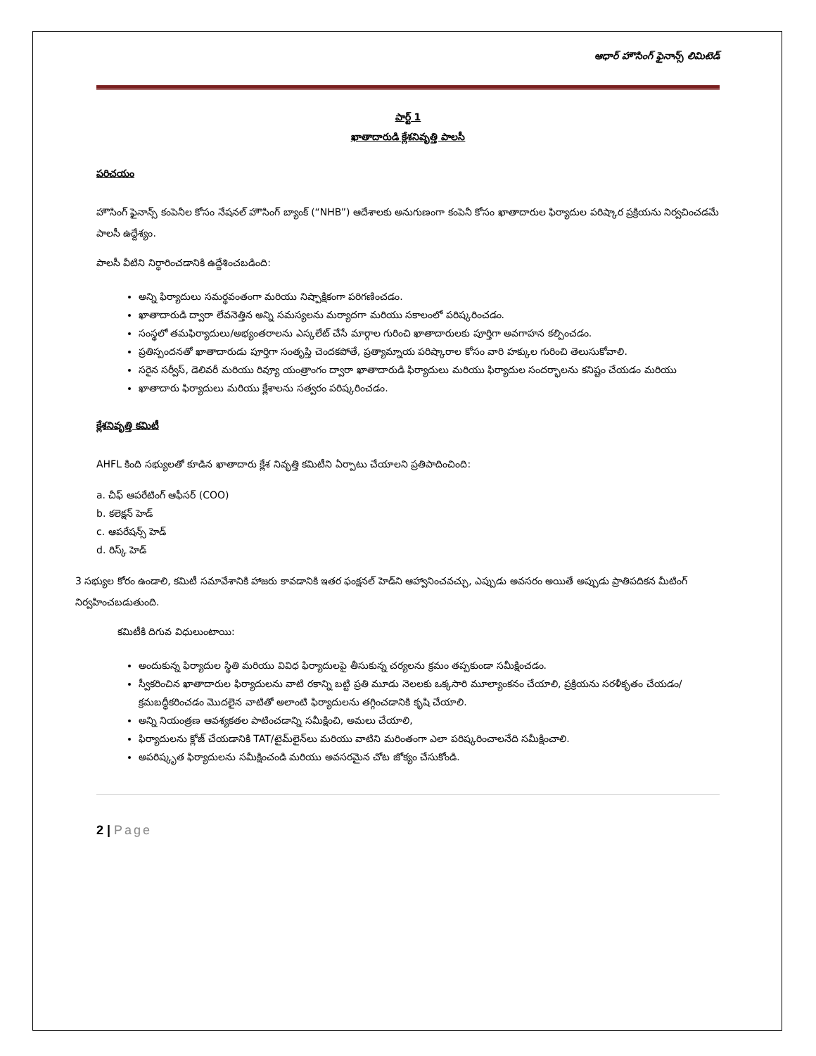ఆధార్ హౌసింగ్ ఫైనాన్స్ లిమిటెడ్
పార్ట్ 1
ఖాతాదారుడి క్లేశనివృత్తి పాలసీ
పరిచయం
హౌసింగ్ ఫైనాన్స్ కంపెనీల కోసం నేషనల్ హౌసింగ్ బ్యాంక్ (“NHB”) ఆదేశాలకు అనుగుణంగా కంపెనీ కోసం ఖాతాదారుల ఫిర్యాదుల పరిష్కార ప్రక్రియను నిర్వచించడమే పాలసీ ఉద్దేశ్యం.
పాలసీ వీటిని నిర్ధారించడానికి ఉద్దేశించబడింది:
అన్ని ఫిర్యాదులు సమర్థవంతంగా మరియు నిష్పాక్షికంగా పరిగణించడం.
ఖాతాదారుడి ద్వారా లేవనెత్తిన అన్ని సమస్యలను మర్యాదగా మరియు సకాలంలో పరిష్కరించడం.
సంస్థలో తమఫిర్యాదులు/అభ్యంతరాలను ఎస్కలేట్ చేసే మార్గాల గురించి ఖాతాదారులకు పూర్తిగా అవగాహన కల్పించడం.
ప్రతిస్పందనతో ఖాతాదారుడు పూర్తిగా సంతృప్తి చెందకపోతే, ప్రత్యామ్నాయ పరిష్కారాల కోసం వారి హక్కుల గురించి తెలుసుకోవాలి.
సరైన సర్వీస్, డెలివరీ మరియు రివ్యూ యంత్రాంగం ద్వారా ఖాతాదారుడి ఫిర్యాదులు మరియు ఫిర్యాదుల సందర్భాలను కనిష్టం చేయడం మరియు
ఖాతాదారు ఫిర్యాదులు మరియు క్లేశాలను సత్వరం పరిష్కరించడం.
క్లేశనివృత్తి కమిటీ
AHFL కింది సభ్యులతో కూడిన ఖాతాదారు క్లేశ నివృత్తి కమిటీని ఏర్పాటు చేయాలని ప్రతిపాదించింది:
a. చీఫ్ ఆపరేటింగ్ ఆఫీసర్ (COO)
b. కలెక్షన్ హెడ్
c. ఆపరేషన్స్ హెడ్
d. రిస్క్ హెడ్
3 సభ్యుల కోరం ఉండాలి, కమిటీ సమావేశానికి హాజరు కావడానికి ఇతర ఫంక్షనల్ హెడ్‌ని ఆహ్వానించవచ్చు, ఎప్పుడు అవసరం అయితే అప్పుడు ప్రాతిపదికన మీటింగ్ నిర్వహించబడుతుంది.
కమిటీకి దిగువ విధులుంటాయి:
అందుకున్న ఫిర్యాదుల స్థితి మరియు వివిధ ఫిర్యాదులపై తీసుకున్న చర్యలను క్రమం తప్పకుండా సమీక్షించడం.
స్వీకరించిన ఖాతాదారుల ఫిర్యాదులను వాటి రకాన్ని బట్టి ప్రతి మూడు నెలలకు ఒక్కసారి మూల్యాంకనం చేయాలి, ప్రక్రియను సరళీకృతం చేయడం/క్రమబద్ధీకరించడం మొదలైన వాటితో అలాంటి ఫిర్యాదులను తగ్గించడానికి కృషి చేయాలి.
అన్ని నియంత్రణ ఆవశ్యకతల పాటించడాన్ని సమీక్షించి, అమలు చేయాలి,
ఫిర్యాదులను క్లోజ్ చేయడానికి TAT/టైమ్‌లైన్‌లు మరియు వాటిని మరింతంగా ఎలా పరిష్కరించాలనేది సమీక్షించాలి.
అపరిష్కృత ఫిర్యాదులను సమీక్షించండి మరియు అవసరమైన చోట జోక్యం చేసుకోండి.
2 | Page